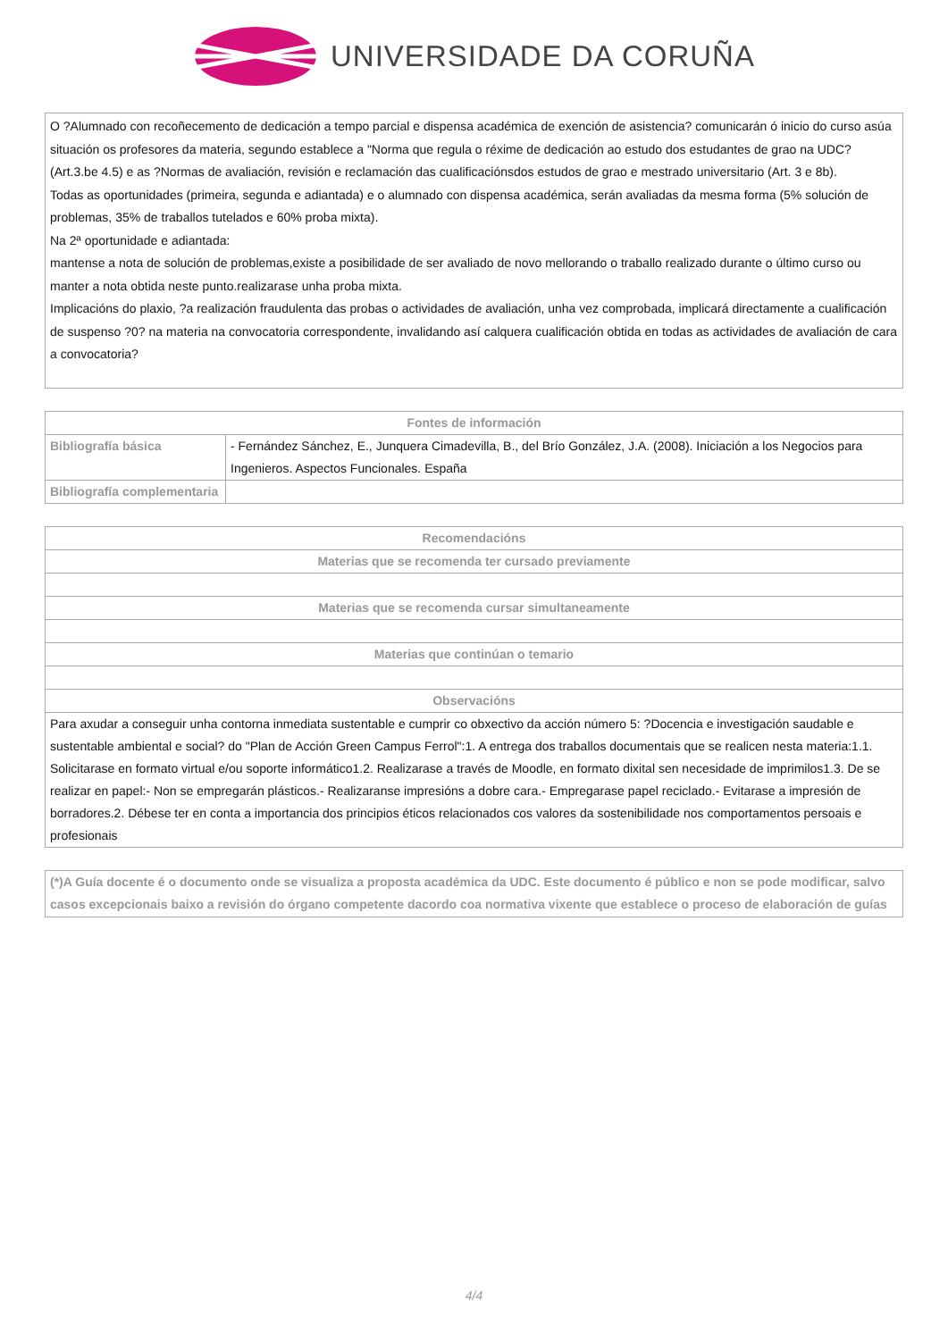UNIVERSIDADE DA CORUÑA
O ?Alumnado con recoñecemento de dedicación a tempo parcial e dispensa académica de exención de asistencia? comunicarán ó inicio do curso asúa situación os profesores da materia, segundo establece a "Norma que regula o réxime de dedicación ao estudo dos estudantes de grao na UDC? (Art.3.be 4.5) e as ?Normas de avaliación, revisión e reclamación das cualificaciónsdos estudos de grao e mestrado universitario (Art. 3 e 8b).
Todas as oportunidades (primeira, segunda e adiantada) e o alumnado con dispensa académica, serán avaliadas da mesma forma (5% solución de problemas, 35% de traballos tutelados e 60% proba mixta).
Na 2ª oportunidade e adiantada:
mantense a nota de solución de problemas,existe a posibilidade de ser avaliado de novo mellorando o traballo realizado durante o último curso ou manter a nota obtida neste punto.realizarase unha proba mixta.
Implicacións do plaxio, ?a realización fraudulenta das probas o actividades de avaliación, unha vez comprobada, implicará directamente a cualificación de suspenso ?0? na materia na convocatoria correspondente, invalidando así calquera cualificación obtida en todas as actividades de avaliación de cara a convocatoria?
| Fontes de información | |
| --- | --- |
| Bibliografía básica | - Fernández Sánchez, E., Junquera Cimadevilla, B., del Brío González, J.A. (2008). Iniciación a los Negocios para Ingenieros. Aspectos Funcionales. España |
| Bibliografía complementaria | |
| Recomendacións |
| --- |
| Materias que se recomenda ter cursado previamente |
| Materias que se recomenda cursar simultaneamente |
| Materias que continúan o temario |
| Observacións |
| Para axudar a conseguir unha contorna inmediata sustentable e cumprir co obxectivo da acción número 5: ?Docencia e investigación saudable e sustentable ambiental e social? do "Plan de Acción Green Campus Ferrol":1. A entrega dos traballos documentais que se realicen nesta materia:1.1. Solicitarase en formato virtual e/ou soporte informático1.2. Realizarase a través de Moodle, en formato dixital sen necesidade de imprimilos1.3. De se realizar en papel:- Non se empregarán plásticos.- Realizaranse impresións a dobre cara.- Empregarase papel reciclado.- Evitarase a impresión de borradores.2. Débese ter en conta a importancia dos principios éticos relacionados cos valores da sostenibilidade nos comportamentos persoais e profesionais |
(*)A Guía docente é o documento onde se visualiza a proposta académica da UDC. Este documento é público e non se pode modificar, salvo casos excepcionais baixo a revisión do órgano competente dacordo coa normativa vixente que establece o proceso de elaboración de guías
4/4